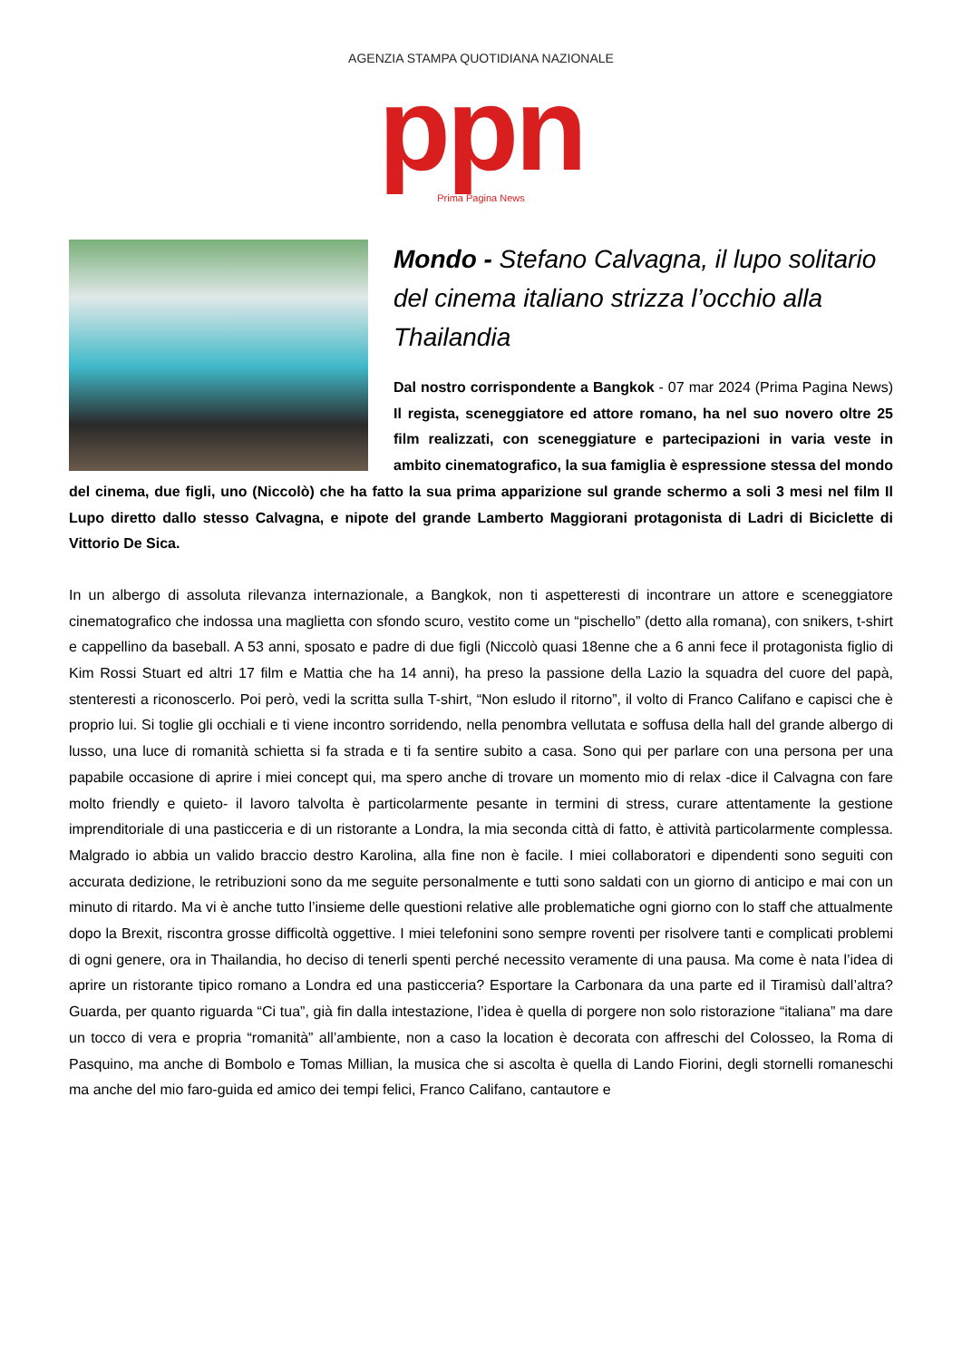AGENZIA STAMPA QUOTIDIANA NAZIONALE
ppn
Prima Pagina News
Mondo - Stefano Calvagna, il lupo solitario del cinema italiano strizza l’occhio alla Thailandia
Dal nostro corrispondente a Bangkok - 07 mar 2024 (Prima Pagina News) Il regista, sceneggiatore ed attore romano, ha nel suo novero oltre 25 film realizzati, con sceneggiature e partecipazioni in varia veste in ambito cinematografico, la sua famiglia è espressione stessa del mondo del cinema, due figli, uno (Niccolò) che ha fatto la sua prima apparizione sul grande schermo a soli 3 mesi nel film Il Lupo diretto dallo stesso Calvagna, e nipote del grande Lamberto Maggiorani protagonista di Ladri di Biciclette di Vittorio De Sica.
In un albergo di assoluta rilevanza internazionale, a Bangkok, non ti aspetteresti di incontrare un attore e sceneggiatore cinematografico che indossa una maglietta con sfondo scuro, vestito come un “pischello” (detto alla romana), con snikers, t-shirt e cappellino da baseball. A 53 anni, sposato e padre di due figli (Niccolò quasi 18enne che a 6 anni fece il protagonista figlio di Kim Rossi Stuart ed altri 17 film e Mattia che ha 14 anni), ha preso la passione della Lazio la squadra del cuore del papà, stenteresti a riconoscerlo. Poi però, vedi la scritta sulla T-shirt, “Non esludo il ritorno”, il volto di Franco Califano e capisci che è proprio lui. Si toglie gli occhiali e ti viene incontro sorridendo, nella penombra vellutata e soffusa della hall del grande albergo di lusso, una luce di romanità schietta si fa strada e ti fa sentire subito a casa. Sono qui per parlare con una persona per una papabile occasione di aprire i miei concept qui, ma spero anche di trovare un momento mio di relax -dice il Calvagna con fare molto friendly e quieto- il lavoro talvolta è particolarmente pesante in termini di stress, curare attentamente la gestione imprenditoriale di una pasticceria e di un ristorante a Londra, la mia seconda città di fatto, è attività particolarmente complessa. Malgrado io abbia un valido braccio destro Karolina, alla fine non è facile. I miei collaboratori e dipendenti sono seguiti con accurata dedizione, le retribuzioni sono da me seguite personalmente e tutti sono saldati con un giorno di anticipo e mai con un minuto di ritardo. Ma vi è anche tutto l’insieme delle questioni relative alle problematiche ogni giorno con lo staff che attualmente dopo la Brexit, riscontra grosse difficoltà oggettive. I miei telefonini sono sempre roventi per risolvere tanti e complicati problemi di ogni genere, ora in Thailandia, ho deciso di tenerli spenti perché necessito veramente di una pausa. Ma come è nata l’idea di aprire un ristorante tipico romano a Londra ed una pasticceria? Esportare la Carbonara da una parte ed il Tiramisù dall’altra? Guarda, per quanto riguarda “Ci tua”, già fin dalla intestazione, l’idea è quella di porgere non solo ristorazione “italiana” ma dare un tocco di vera e propria “romanità” all’ambiente, non a caso la location è decorata con affreschi del Colosseo, la Roma di Pasquino, ma anche di Bombolo e Tomas Millian, la musica che si ascolta è quella di Lando Fiorini, degli stornelli romaneschi ma anche del mio faro-guida ed amico dei tempi felici, Franco Califano, cantautore e